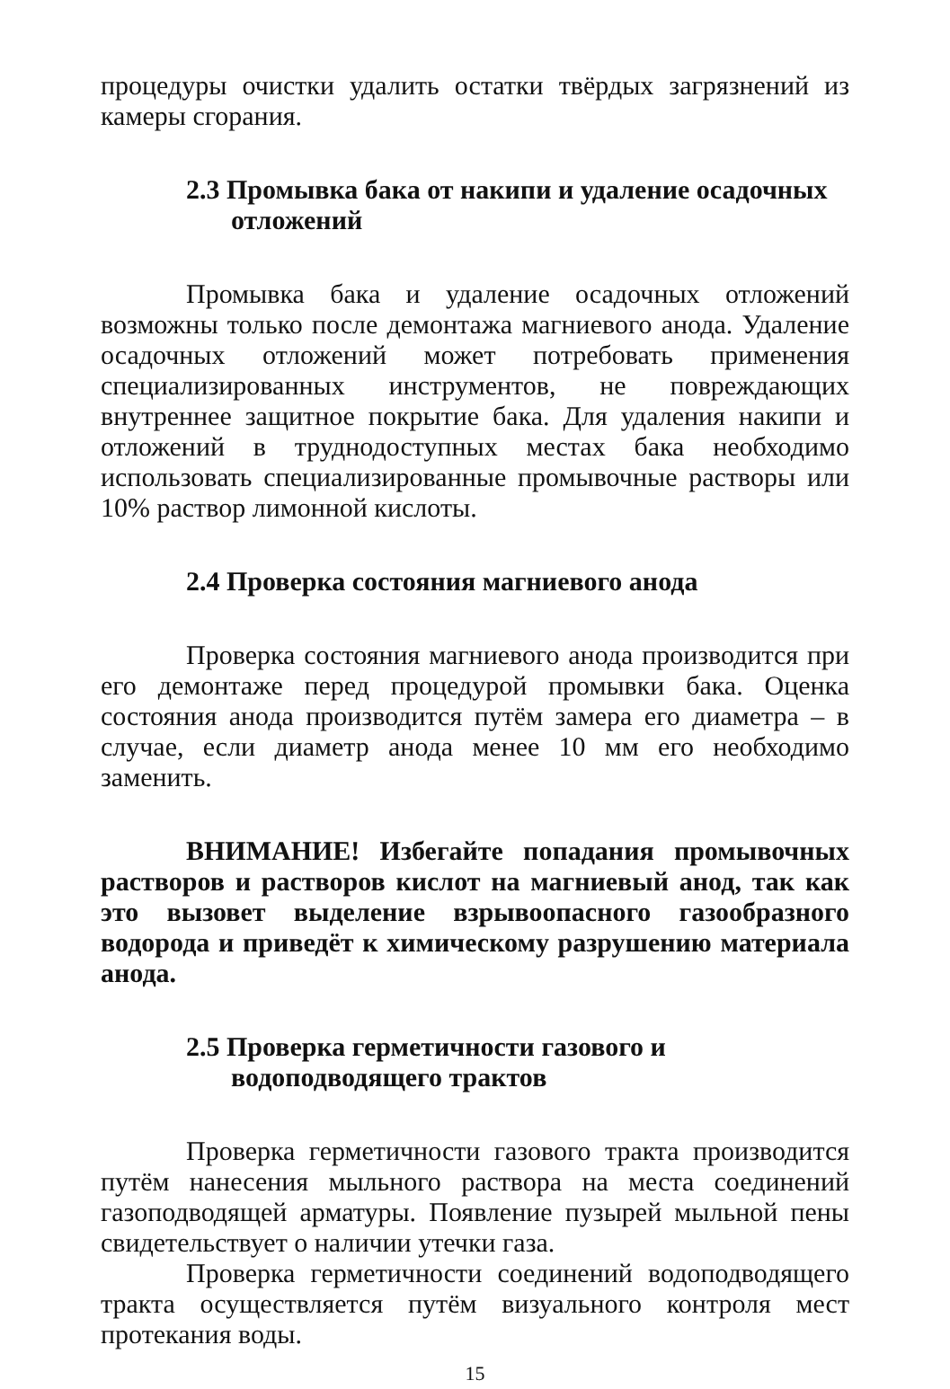процедуры очистки удалить остатки твёрдых загрязнений из камеры сгорания.
2.3 Промывка бака от накипи и удаление осадочных отложений
Промывка бака и удаление осадочных отложений возможны только после демонтажа магниевого анода. Удаление осадочных отложений может потребовать применения специализированных инструментов, не повреждающих внутреннее защитное покрытие бака. Для удаления накипи и отложений в труднодоступных местах бака необходимо использовать специализированные промывочные растворы или 10% раствор лимонной кислоты.
2.4 Проверка состояния магниевого анода
Проверка состояния магниевого анода производится при его демонтаже перед процедурой промывки бака. Оценка состояния анода производится путём замера его диаметра – в случае, если диаметр анода менее 10 мм его необходимо заменить.
ВНИМАНИЕ! Избегайте попадания промывочных растворов и растворов кислот на магниевый анод, так как это вызовет выделение взрывоопасного газообразного водорода и приведёт к химическому разрушению материала анода.
2.5 Проверка герметичности газового и водоподводящего трактов
Проверка герметичности газового тракта производится путём нанесения мыльного раствора на места соединений газоподводящей арматуры. Появление пузырей мыльной пены свидетельствует о наличии утечки газа.
Проверка герметичности соединений водоподводящего тракта осуществляется путём визуального контроля мест протекания воды.
15